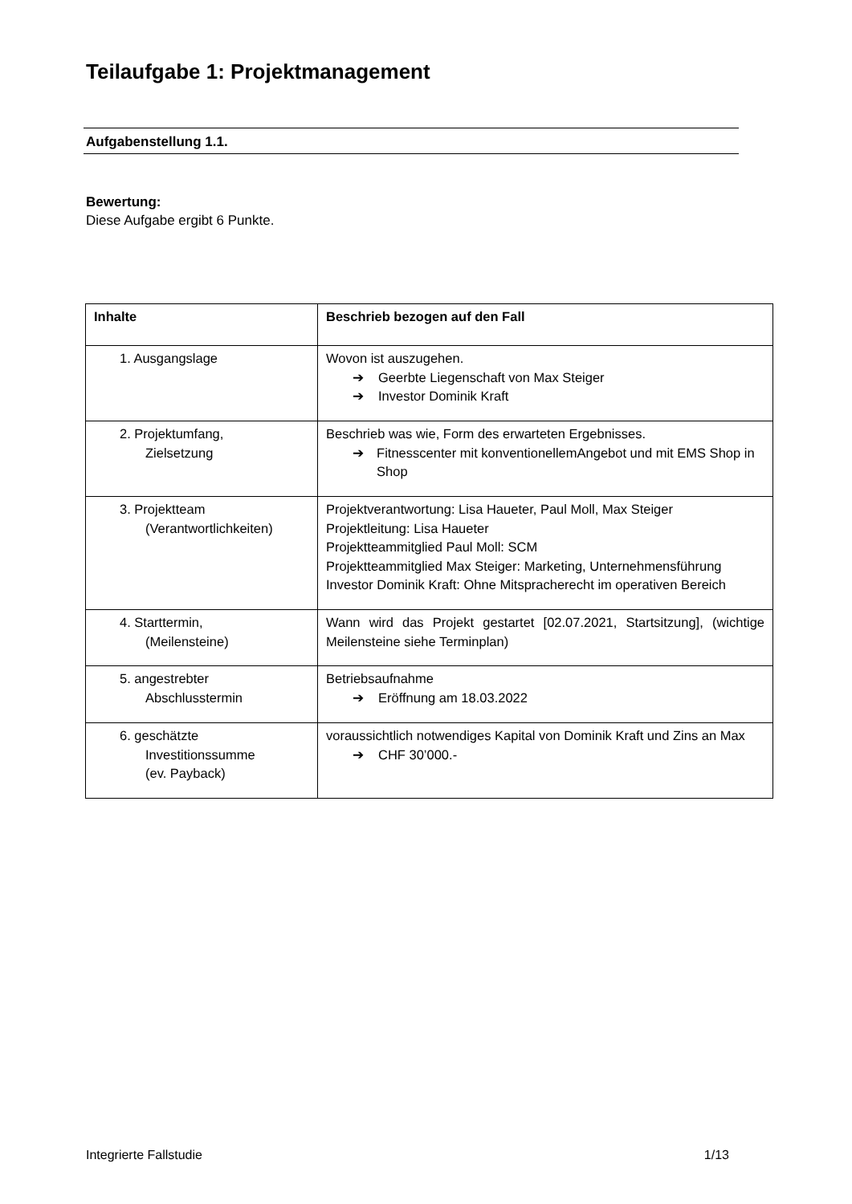Teilaufgabe 1: Projektmanagement
Aufgabenstellung 1.1.
Bewertung:
Diese Aufgabe ergibt 6 Punkte.
| Inhalte | Beschrieb bezogen auf den Fall |
| --- | --- |
| 1. Ausgangslage | Wovon ist auszugehen. ➔ Geerbte Liegenschaft von Max Steiger ➔ Investor Dominik Kraft |
| 2. Projektumfang, Zielsetzung | Beschrieb was wie, Form des erwarteten Ergebnisses. ➔ Fitnesscenter mit konventionellemAngebot und mit EMS Shop in Shop |
| 3. Projektteam (Verantwortlichkeiten) | Projektverantwortung: Lisa Haueter, Paul Moll, Max Steiger Projektleitung: Lisa Haueter Projektteammitglied Paul Moll: SCM Projektteammitglied Max Steiger: Marketing, Unternehmensführung Investor Dominik Kraft: Ohne Mitspracherecht im operativen Bereich |
| 4. Starttermin, (Meilensteine) | Wann wird das Projekt gestartet [02.07.2021, Startsitzung], (wichtige Meilensteine siehe Terminplan) |
| 5. angestrebter Abschlusstermin | Betriebsaufnahme ➔ Eröffnung am 18.03.2022 |
| 6. geschätzte Investitionssumme (ev. Payback) | voraussichtlich notwendiges Kapital von Dominik Kraft und Zins an Max ➔ CHF 30’000.- |
Integrierte Fallstudie 1/13